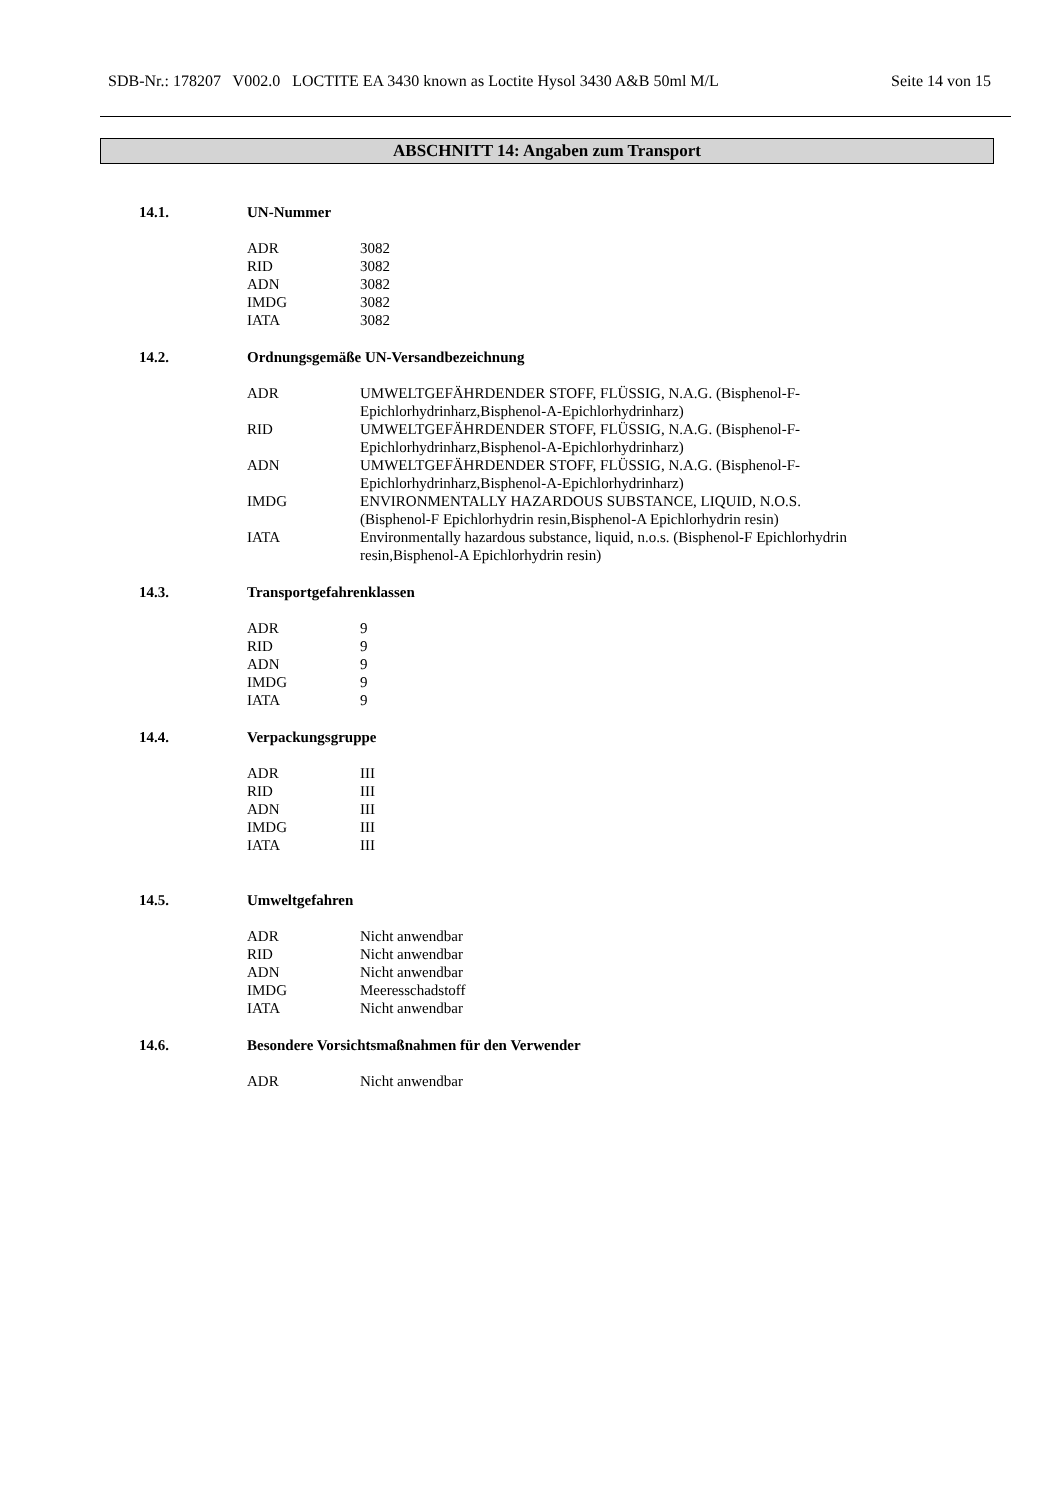SDB-Nr.: 178207 V002.0 LOCTITE EA 3430 known as Loctite Hysol 3430 A&B 50ml M/L Seite 14 von 15
ABSCHNITT 14: Angaben zum Transport
14.1. UN-Nummer
| ADR | 3082 |
| RID | 3082 |
| ADN | 3082 |
| IMDG | 3082 |
| IATA | 3082 |
14.2. Ordnungsgemäße UN-Versandbezeichnung
| ADR | UMWELTGEFÄHRDENDER STOFF, FLÜSSIG, N.A.G. (Bisphenol-F- Epichlorhydrinharz,Bisphenol-A-Epichlorhydrinharz) |
| RID | UMWELTGEFÄHRDENDER STOFF, FLÜSSIG, N.A.G. (Bisphenol-F- Epichlorhydrinharz,Bisphenol-A-Epichlorhydrinharz) |
| ADN | UMWELTGEFÄHRDENDER STOFF, FLÜSSIG, N.A.G. (Bisphenol-F- Epichlorhydrinharz,Bisphenol-A-Epichlorhydrinharz) |
| IMDG | ENVIRONMENTALLY HAZARDOUS SUBSTANCE, LIQUID, N.O.S. (Bisphenol-F Epichlorhydrin resin,Bisphenol-A Epichlorhydrin resin) |
| IATA | Environmentally hazardous substance, liquid, n.o.s. (Bisphenol-F Epichlorhydrin resin,Bisphenol-A Epichlorhydrin resin) |
14.3. Transportgefahrenklassen
| ADR | 9 |
| RID | 9 |
| ADN | 9 |
| IMDG | 9 |
| IATA | 9 |
14.4. Verpackungsgruppe
| ADR | III |
| RID | III |
| ADN | III |
| IMDG | III |
| IATA | III |
14.5. Umweltgefahren
| ADR | Nicht anwendbar |
| RID | Nicht anwendbar |
| ADN | Nicht anwendbar |
| IMDG | Meeresschadstoff |
| IATA | Nicht anwendbar |
14.6. Besondere Vorsichtsmaßnahmen für den Verwender
| ADR | Nicht anwendbar |